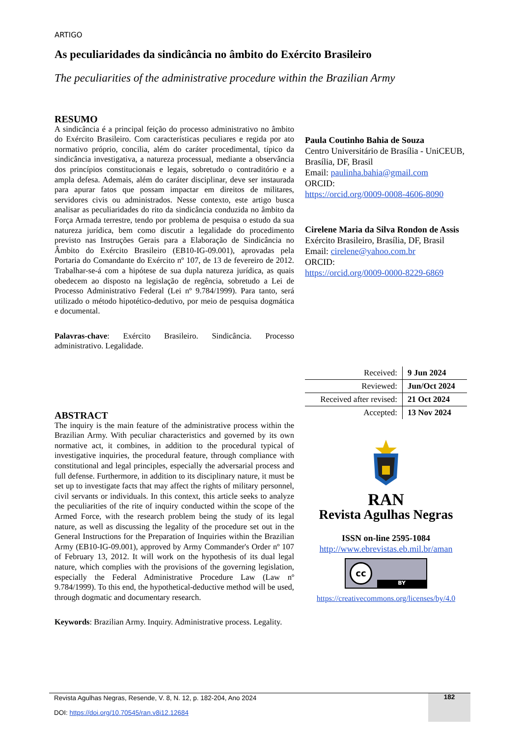ARTIGO
As peculiaridades da sindicância no âmbito do Exército Brasileiro
The peculiarities of the administrative procedure within the Brazilian Army
RESUMO
A sindicância é a principal feição do processo administrativo no âmbito do Exército Brasileiro. Com características peculiares e regida por ato normativo próprio, concilia, além do caráter procedimental, típico da sindicância investigativa, a natureza processual, mediante a observância dos princípios constitucionais e legais, sobretudo o contraditório e a ampla defesa. Ademais, além do caráter disciplinar, deve ser instaurada para apurar fatos que possam impactar em direitos de militares, servidores civis ou administrados. Nesse contexto, este artigo busca analisar as peculiaridades do rito da sindicância conduzida no âmbito da Força Armada terrestre, tendo por problema de pesquisa o estudo da sua natureza jurídica, bem como discutir a legalidade do procedimento previsto nas Instruções Gerais para a Elaboração de Sindicância no Âmbito do Exército Brasileiro (EB10-IG-09.001), aprovadas pela Portaria do Comandante do Exército nº 107, de 13 de fevereiro de 2012. Trabalhar-se-á com a hipótese de sua dupla natureza jurídica, as quais obedecem ao disposto na legislação de regência, sobretudo a Lei de Processo Administrativo Federal (Lei nº 9.784/1999). Para tanto, será utilizado o método hipotético-dedutivo, por meio de pesquisa dogmática e documental.
Palavras-chave: Exército Brasileiro. Sindicância. Processo administrativo. Legalidade.
ABSTRACT
The inquiry is the main feature of the administrative process within the Brazilian Army. With peculiar characteristics and governed by its own normative act, it combines, in addition to the procedural typical of investigative inquiries, the procedural feature, through compliance with constitutional and legal principles, especially the adversarial process and full defense. Furthermore, in addition to its disciplinary nature, it must be set up to investigate facts that may affect the rights of military personnel, civil servants or individuals. In this context, this article seeks to analyze the peculiarities of the rite of inquiry conducted within the scope of the Armed Force, with the research problem being the study of its legal nature, as well as discussing the legality of the procedure set out in the General Instructions for the Preparation of Inquiries within the Brazilian Army (EB10-IG-09.001), approved by Army Commander's Order nº 107 of February 13, 2012. It will work on the hypothesis of its dual legal nature, which complies with the provisions of the governing legislation, especially the Federal Administrative Procedure Law (Law nº 9.784/1999). To this end, the hypothetical-deductive method will be used, through dogmatic and documentary research.
Keywords: Brazilian Army. Inquiry. Administrative process. Legality.
Paula Coutinho Bahia de Souza
Centro Universitário de Brasília - UniCEUB, Brasília, DF, Brasil
Email: paulinha.bahia@gmail.com
ORCID:
https://orcid.org/0009-0008-4606-8090
Cirelene Maria da Silva Rondon de Assis
Exército Brasileiro, Brasília, DF, Brasil
Email: cirelene@yahoo.com.br
ORCID:
https://orcid.org/0009-0000-8229-6869
| Received: | 9 Jun 2024 |
| Reviewed: | Jun/Oct 2024 |
| Received after revised: | 21 Oct 2024 |
| Accepted: | 13 Nov 2024 |
RAN
Revista Agulhas Negras
ISSN on-line 2595-1084
http://www.ebrevistas.eb.mil.br/aman
cc
BY
https://creativecommons.org/licenses/by/4.0
Revista Agulhas Negras, Resende, V. 8, N. 12, p. 182-204, Ano 2024
DOI: https://doi.org/10.70545/ran.v8i12.12684
182